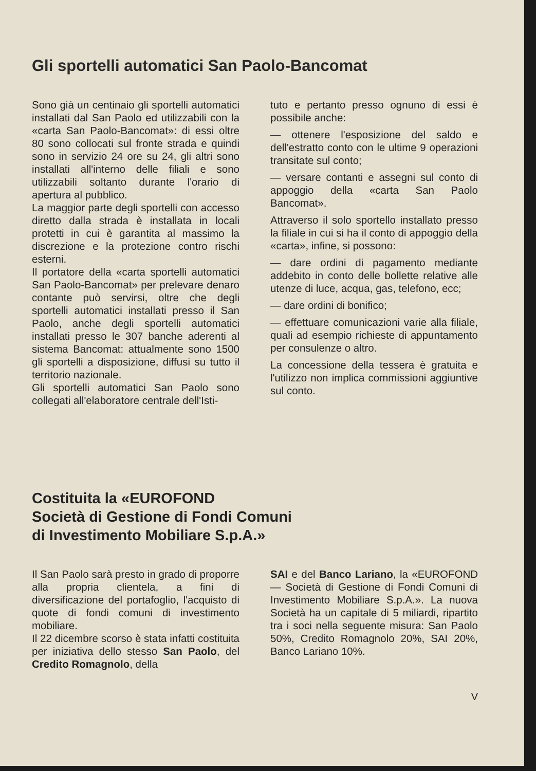Gli sportelli automatici San Paolo-Bancomat
Sono già un centinaio gli sportelli automatici installati dal San Paolo ed utilizzabili con la «carta San Paolo-Bancomat»: di essi oltre 80 sono collocati sul fronte strada e quindi sono in servizio 24 ore su 24, gli altri sono installati all'interno delle filiali e sono utilizzabili soltanto durante l'orario di apertura al pubblico.
La maggior parte degli sportelli con accesso diretto dalla strada è installata in locali protetti in cui è garantita al massimo la discrezione e la protezione contro rischi esterni.
Il portatore della «carta sportelli automatici San Paolo-Bancomat» per prelevare denaro contante può servirsi, oltre che degli sportelli automatici installati presso il San Paolo, anche degli sportelli automatici installati presso le 307 banche aderenti al sistema Bancomat: attualmente sono 1500 gli sportelli a disposizione, diffusi su tutto il territorio nazionale.
Gli sportelli automatici San Paolo sono collegati all'elaboratore centrale dell'Isti-
tuto e pertanto presso ognuno di essi è possibile anche:
— ottenere l'esposizione del saldo e dell'estratto conto con le ultime 9 operazioni transitate sul conto;
— versare contanti e assegni sul conto di appoggio della «carta San Paolo Bancomat».
Attraverso il solo sportello installato presso la filiale in cui si ha il conto di appoggio della «carta», infine, si possono:
— dare ordini di pagamento mediante addebito in conto delle bollette relative alle utenze di luce, acqua, gas, telefono, ecc;
— dare ordini di bonifico;
— effettuare comunicazioni varie alla filiale, quali ad esempio richieste di appuntamento per consulenze o altro.
La concessione della tessera è gratuita e l'utilizzo non implica commissioni aggiuntive sul conto.
Costituita la «EUROFOND
Società di Gestione di Fondi Comuni
di Investimento Mobiliare S.p.A.»
Il San Paolo sarà presto in grado di proporre alla propria clientela, a fini di diversificazione del portafoglio, l'acquisto di quote di fondi comuni di investimento mobiliare.
Il 22 dicembre scorso è stata infatti costituita per iniziativa dello stesso San Paolo, del Credito Romagnolo, della
SAI e del Banco Lariano, la «EUROFOND — Società di Gestione di Fondi Comuni di Investimento Mobiliare S.p.A.». La nuova Società ha un capitale di 5 miliardi, ripartito tra i soci nella seguente misura: San Paolo 50%, Credito Romagnolo 20%, SAI 20%, Banco Lariano 10%.
V